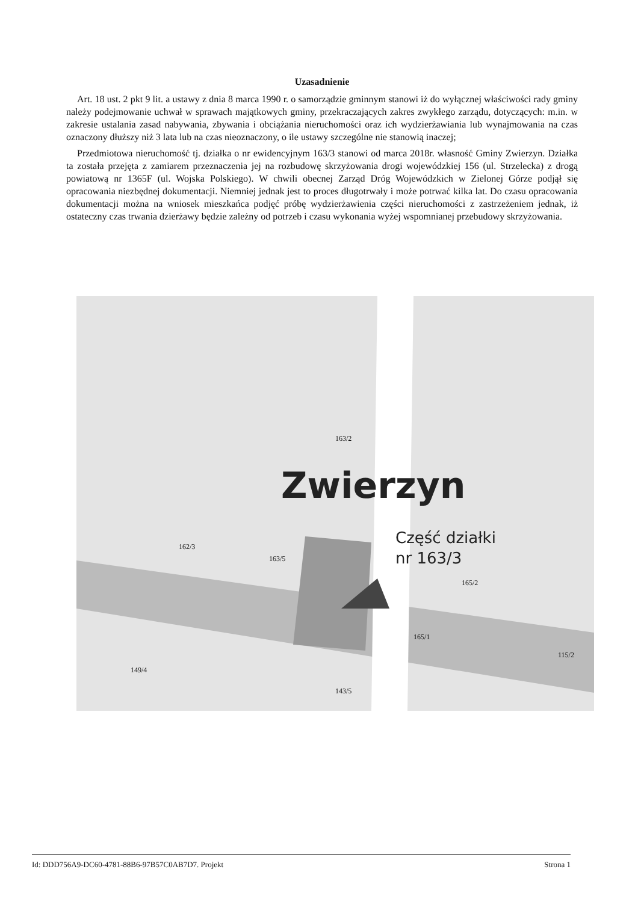Uzasadnienie
Art. 18 ust. 2 pkt 9 lit. a ustawy z dnia 8 marca 1990 r. o samorządzie gminnym stanowi iż do wyłącznej właściwości rady gminy należy podejmowanie uchwał w sprawach majątkowych gminy, przekraczających zakres zwykłego zarządu, dotyczących: m.in. w zakresie ustalania zasad nabywania, zbywania i obciążania nieruchomości oraz ich wydzierżawiania lub wynajmowania na czas oznaczony dłuższy niż 3 lata lub na czas nieoznaczony, o ile ustawy szczególne nie stanowią inaczej;
Przedmiotowa nieruchomość tj. działka o nr ewidencyjnym 163/3 stanowi od marca 2018r. własność Gminy Zwierzyn. Działka ta została przejęta z zamiarem przeznaczenia jej na rozbudowę skrzyżowania drogi wojewódzkiej 156 (ul. Strzelecka) z drogą powiatową nr 1365F (ul. Wojska Polskiego). W chwili obecnej Zarząd Dróg Wojewódzkich w Zielonej Górze podjął się opracowania niezbędnej dokumentacji. Niemniej jednak jest to proces długotrwały i może potrwać kilka lat. Do czasu opracowania dokumentacji można na wniosek mieszkańca podjęć próbę wydzierżawienia części nieruchomości z zastrzeżeniem jednak, iż ostateczny czas trwania dzierżawy będzie zależny od potrzeb i czasu wykonania wyżej wspomnianej przebudowy skrzyżowania.
Zwierzyn
Część działki
nr 163/3
163/2
162/3
163/5
165/2
165/1
149/4
143/5
115/2
Id: DDD756A9-DC60-4781-88B6-97B57C0AB7D7. Projekt Strona 1